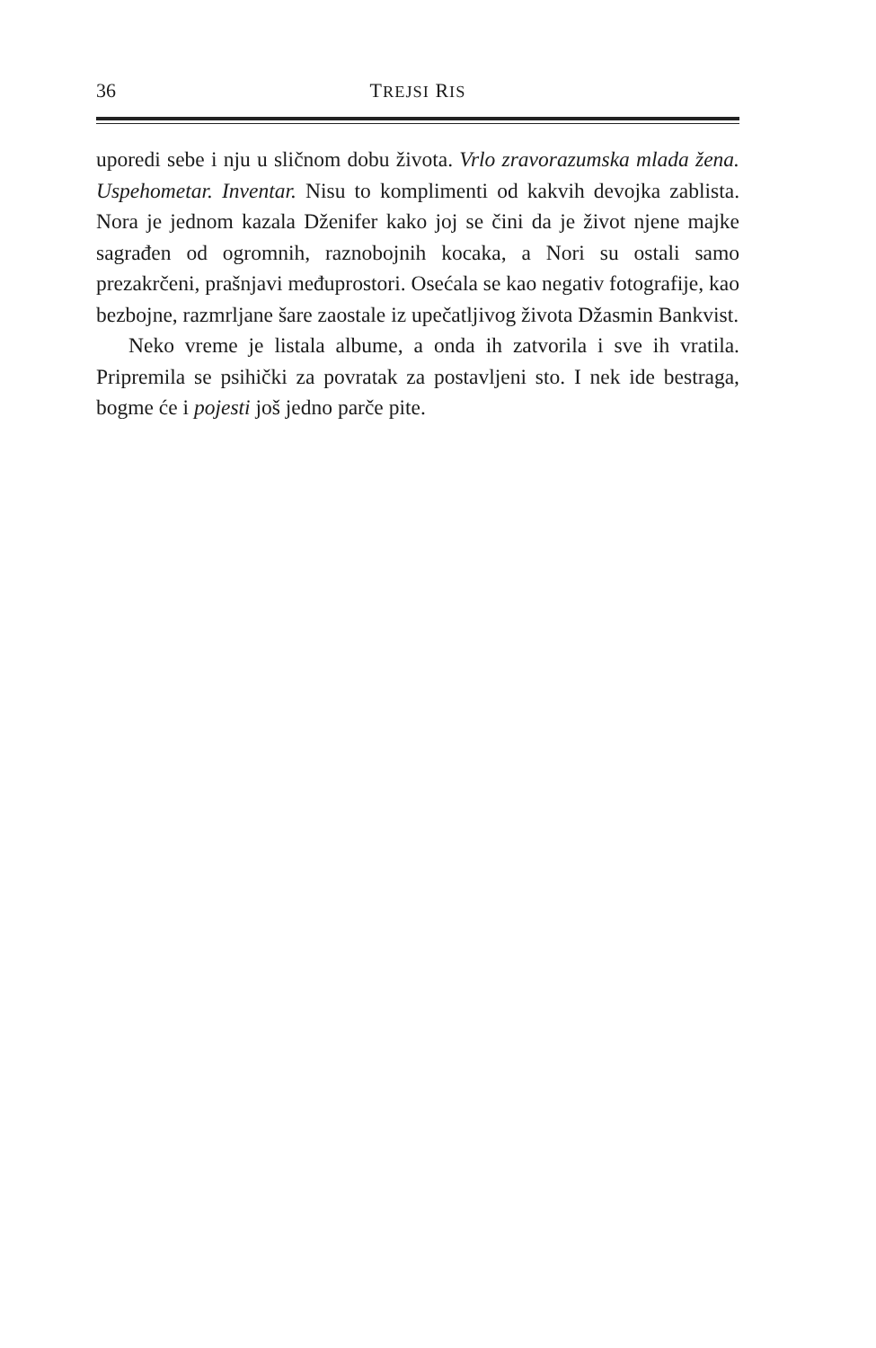36 TREJSI RIS
uporedi sebe i nju u sličnom dobu života. Vrlo zravorazum­ska mlada žena. Uspehometar. Inventar. Nisu to komplimen­ti od kakvih devojka zablista. Nora je jednom kazala Dženifer kako joj se čini da je život njene majke sagrađen od ogromnih, raznobojnih kocaka, a Nori su ostali samo prezakrčeni, pra­šnjavi međuprostori. Osećala se kao negativ fotografije, kao bezbojne, razmrljane šare zaostale iz upečatljivog života Dža­smin Bankvist.
Neko vreme je listala albume, a onda ih zatvorila i sve ih vra­tila. Pripremila se psihički za povratak za postavljeni sto. I nek ide bestraga, bogme će i pojesti još jedno parče pite.